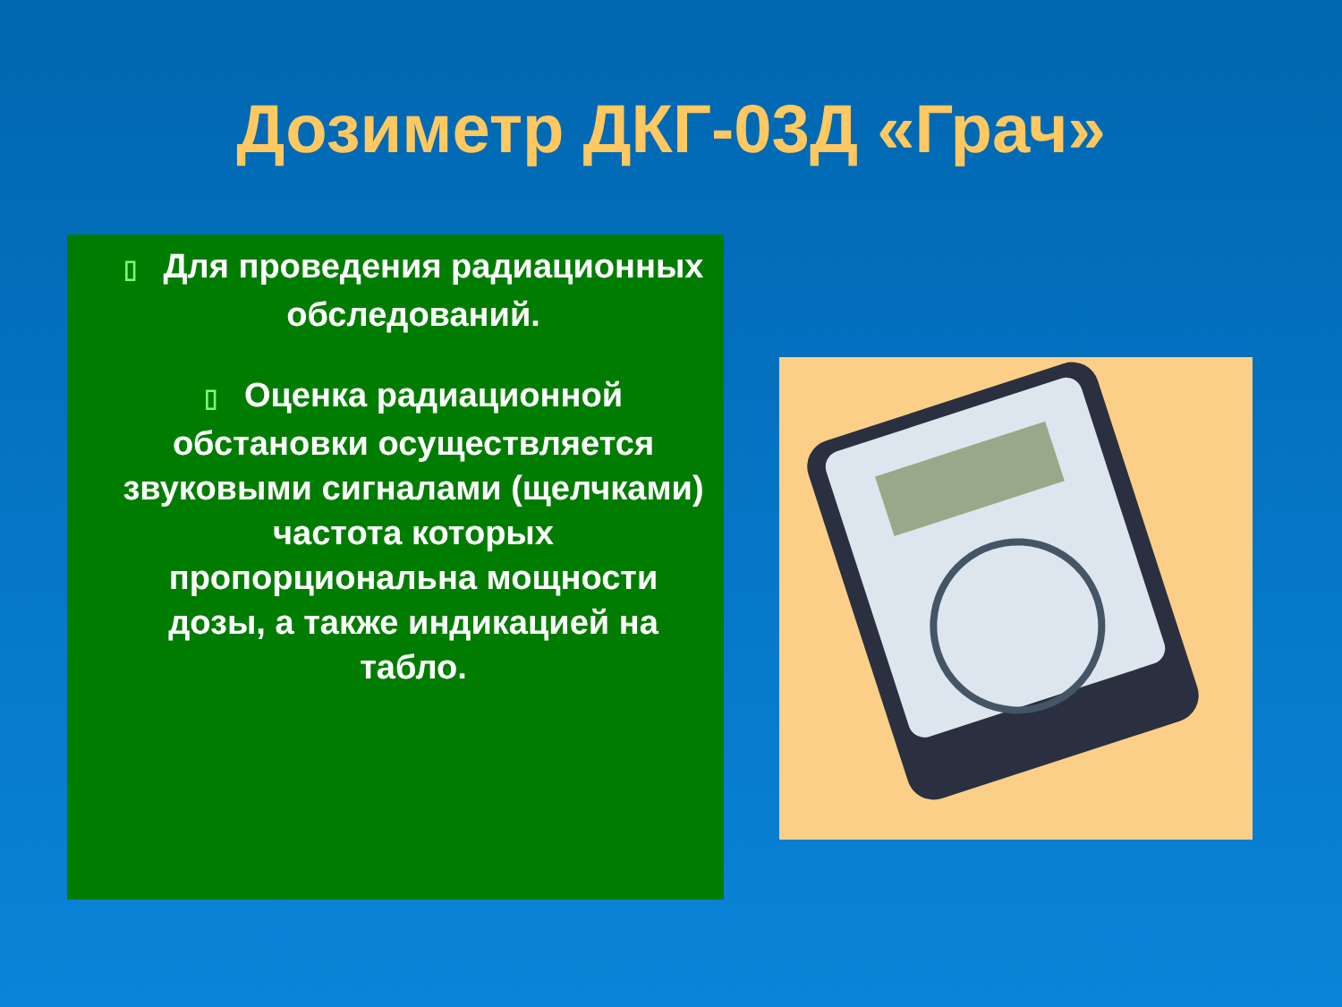Дозиметр ДКГ-03Д «Грач»
▯ Для проведения радиационных обследований.
▯ Оценка радиационной обстановки осуществляется звуковыми сигналами (щелчками) частота которых пропорциональна мощности дозы, а также индикацией на табло.